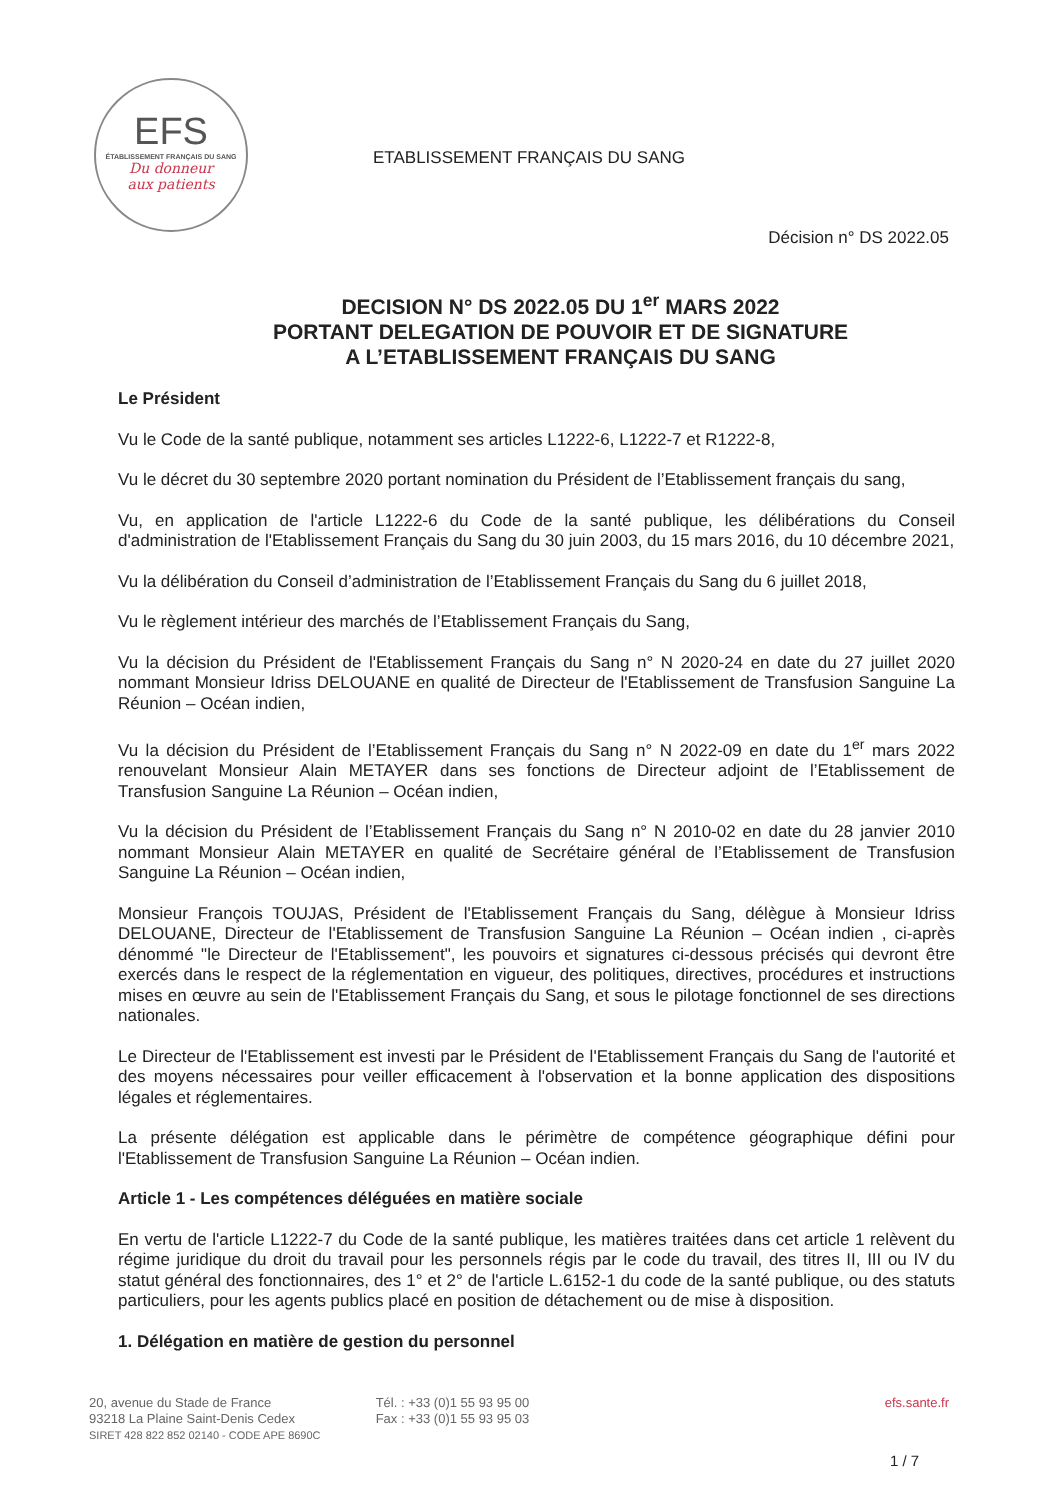EFS
ÉTABLISSEMENT FRANÇAIS DU SANG
Du donneur
aux patients
ETABLISSEMENT FRANÇAIS DU SANG
Décision n° DS 2022.05
DECISION N° DS 2022.05 DU 1<sup>er</sup> MARS 2022
PORTANT DELEGATION DE POUVOIR ET DE SIGNATURE
A L’ETABLISSEMENT FRANÇAIS DU SANG
Le Président
Vu le Code de la santé publique, notamment ses articles L1222-6, L1222-7 et R1222-8,
Vu le décret du 30 septembre 2020 portant nomination du Président de l’Etablissement français du sang,
Vu, en application de l'article L1222-6 du Code de la santé publique, les délibérations du Conseil d'administration de l'Etablissement Français du Sang du 30 juin 2003, du 15 mars 2016, du 10 décembre 2021,
Vu la délibération du Conseil d’administration de l’Etablissement Français du Sang du 6 juillet 2018,
Vu le règlement intérieur des marchés de l’Etablissement Français du Sang,
Vu la décision du Président de l'Etablissement Français du Sang n° N 2020-24 en date du 27 juillet 2020 nommant Monsieur Idriss DELOUANE en qualité de Directeur de l'Etablissement de Transfusion Sanguine La Réunion – Océan indien,
Vu la décision du Président de l’Etablissement Français du Sang n° N 2022-09 en date du 1<sup>er</sup> mars 2022 renouvelant Monsieur Alain METAYER dans ses fonctions de Directeur adjoint de l’Etablissement de Transfusion Sanguine La Réunion – Océan indien,
Vu la décision du Président de l’Etablissement Français du Sang n° N 2010-02 en date du 28 janvier 2010 nommant Monsieur Alain METAYER en qualité de Secrétaire général de l’Etablissement de Transfusion Sanguine La Réunion – Océan indien,
Monsieur François TOUJAS, Président de l'Etablissement Français du Sang, délègue à Monsieur Idriss DELOUANE, Directeur de l'Etablissement de Transfusion Sanguine La Réunion – Océan indien , ci-après dénommé "le Directeur de l'Etablissement", les pouvoirs et signatures ci-dessous précisés qui devront être exercés dans le respect de la réglementation en vigueur, des politiques, directives, procédures et instructions mises en œuvre au sein de l'Etablissement Français du Sang, et sous le pilotage fonctionnel de ses directions nationales.
Le Directeur de l'Etablissement est investi par le Président de l'Etablissement Français du Sang de l'autorité et des moyens nécessaires pour veiller efficacement à l'observation et la bonne application des dispositions légales et réglementaires.
La présente délégation est applicable dans le périmètre de compétence géographique défini pour l'Etablissement de Transfusion Sanguine La Réunion – Océan indien.
Article 1 - Les compétences déléguées en matière sociale
En vertu de l'article L1222-7 du Code de la santé publique, les matières traitées dans cet article 1 relèvent du régime juridique du droit du travail pour les personnels régis par le code du travail, des titres II, III ou IV du statut général des fonctionnaires, des 1° et 2° de l'article L.6152-1 du code de la santé publique, ou des statuts particuliers, pour les agents publics placé en position de détachement ou de mise à disposition.
1. Délégation en matière de gestion du personnel
20, avenue du Stade de France
93218 La Plaine Saint-Denis Cedex
SIRET 428 822 852 02140 - CODE APE 8690C
Tél. : +33 (0)1 55 93 95 00
Fax : +33 (0)1 55 93 95 03
efs.sante.fr
1 / 7